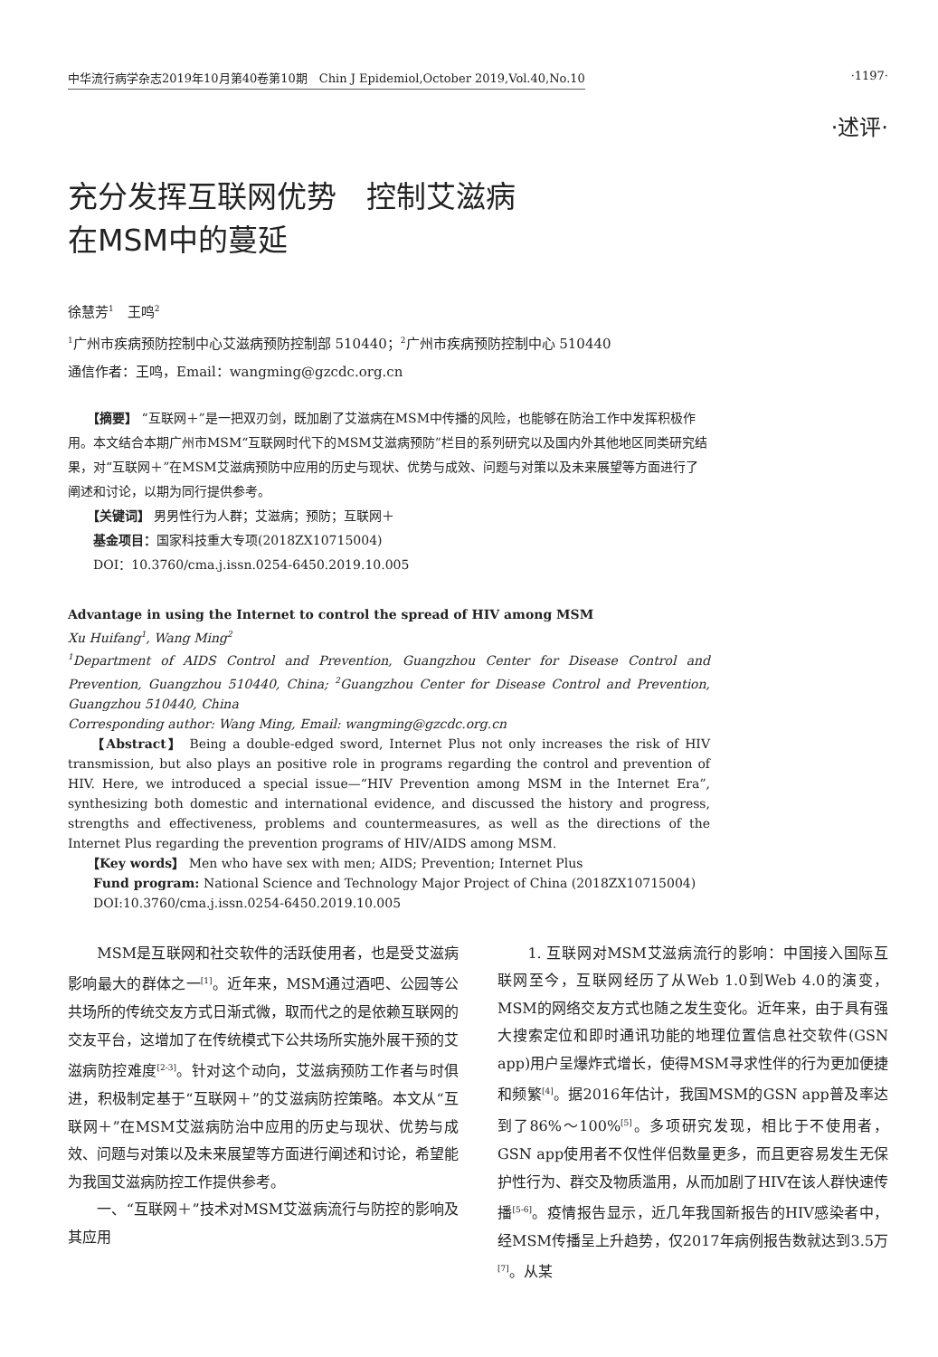中华流行病学杂志2019年10月第40卷第10期　Chin J Epidemiol,October 2019,Vol.40,No.10 ·1197·
·述评·
充分发挥互联网优势　控制艾滋病
在MSM中的蔓延
徐慧芳<sup>1</sup>　王鸣<sup>2</sup>
<sup>1</sup> 广州市疾病预防控制中心艾滋病预防控制部 510440；<sup>2</sup>广州市疾病预防控制中心 510440
通信作者：王鸣，Email：wangming@gzcdc.org.cn
　　【摘要】 “互联网＋”是一把双刃剑，既加剧了艾滋病在MSM中传播的风险，也能够在防治工作中发挥积极作用。本文结合本期广州市MSM“互联网时代下的MSM艾滋病预防”栏目的系列研究以及国内外其他地区同类研究结果，对“互联网＋”在MSM艾滋病预防中应用的历史与现状、优势与成效、问题与对策以及未来展望等方面进行了阐述和讨论，以期为同行提供参考。
　　【关键词】 男男性行为人群；艾滋病；预防；互联网＋
　　基金项目：国家科技重大专项(2018ZX10715004)
　　DOI：10.3760/cma.j.issn.0254-6450.2019.10.005
Advantage in using the Internet to control the spread of HIV among MSM
Xu Huifang<sup>1</sup>, Wang Ming<sup>2</sup>
<sup>1</sup> Department of AIDS Control and Prevention, Guangzhou Center for Disease Control and Prevention, Guangzhou 510440, China; <sup>2</sup>Guangzhou Center for Disease Control and Prevention, Guangzhou 510440, China
Corresponding author: Wang Ming, Email: wangming@gzcdc.org.cn
　　【Abstract】 Being a double-edged sword, Internet Plus not only increases the risk of HIV transmission, but also plays an positive role in programs regarding the control and prevention of HIV. Here, we introduced a special issue—“HIV Prevention among MSM in the Internet Era”, synthesizing both domestic and international evidence, and discussed the history and progress, strengths and effectiveness, problems and countermeasures, as well as the directions of the Internet Plus regarding the prevention programs of HIV/AIDS among MSM.
　　【Key words】 Men who have sex with men; AIDS; Prevention; Internet Plus
　　Fund program: National Science and Technology Major Project of China (2018ZX10715004)
　　DOI:10.3760/cma.j.issn.0254-6450.2019.10.005
　　MSM是互联网和社交软件的活跃使用者，也是受艾滋病影响最大的群体之一<sup>[1]</sup>。近年来，MSM通过酒吧、公园等公共场所的传统交友方式日渐式微，取而代之的是依赖互联网的交友平台，这增加了在传统模式下公共场所实施外展干预的艾滋病防控难度<sup>[2-3]</sup>。针对这个动向，艾滋病预防工作者与时俱进，积极制定基于“互联网＋”的艾滋病防控策略。本文从“互联网＋”在MSM艾滋病防治中应用的历史与现状、优势与成效、问题与对策以及未来展望等方面进行阐述和讨论，希望能为我国艾滋病防控工作提供参考。
　　一、“互联网＋”技术对MSM艾滋病流行与防控的影响及其应用
　　1. 互联网对MSM艾滋病流行的影响：中国接入国际互联网至今，互联网经历了从Web 1.0到Web 4.0的演变，MSM的网络交友方式也随之发生变化。近年来，由于具有强大搜索定位和即时通讯功能的地理位置信息社交软件(GSN app)用户呈爆炸式增长，使得MSM寻求性伴的行为更加便捷和频繁<sup>[4]</sup>。据2016年估计，我国MSM的GSN app普及率达到了86%～100%<sup>[5]</sup>。多项研究发现，相比于不使用者，GSN app使用者不仅性伴侣数量更多，而且更容易发生无保护性行为、群交及物质滥用，从而加剧了HIV在该人群快速传播<sup>[5-6]</sup>。疫情报告显示，近几年我国新报告的HIV感染者中，经MSM传播呈上升趋势，仅2017年病例报告数就达到3.5万<sup>[7]</sup>。从某